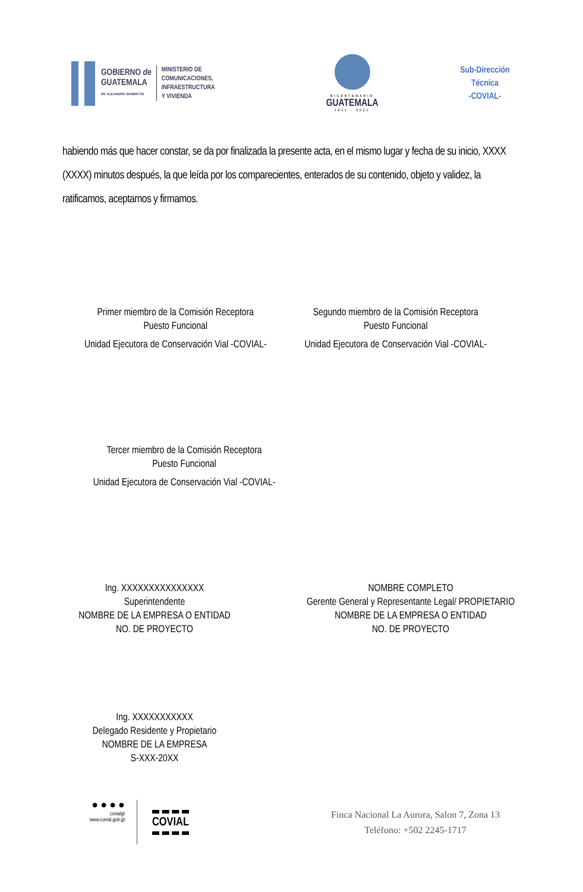GOBIERNO de
GUATEMALA
DR. ALEJANDRO GIAMMATTEI
MINISTERIO DE
COMUNICACIONES,
INFRAESTRUCTURA
Y VIVIENDA
BICENTENARIO
GUATEMALA
1821 - 2021
Sub-Dirección Técnica
-COVIAL-
habiendo más que hacer constar, se da por finalizada la presente acta, en el mismo lugar y fecha de su inicio, XXXX (XXXX) minutos después, la que leída por los comparecientes, enterados de su contenido, objeto y validez, la ratificamos, aceptamos y firmamos.
Primer miembro de la Comisión Receptora
Puesto Funcional
Unidad Ejecutora de Conservación Vial -COVIAL-
Segundo miembro de la Comisión Receptora
Puesto Funcional
Unidad Ejecutora de Conservación Vial -COVIAL-
Tercer miembro de la Comisión Receptora
Puesto Funcional
Unidad Ejecutora de Conservación Vial -COVIAL-
Ing. XXXXXXXXXXXXXXX
Superintendente
NOMBRE DE LA EMPRESA O ENTIDAD
NO. DE PROYECTO
NOMBRE COMPLETO
Gerente General y Representante Legal/ PROPIETARIO
NOMBRE DE LA EMPRESA O ENTIDAD
NO. DE PROYECTO
Ing. XXXXXXXXXXX
Delegado Residente y Propietario
NOMBRE DE LA EMPRESA
S-XXX-20XX
● ● ● ●
covialgt
www.covial.gob.gt
COVIAL
Finca Nacional La Aurora, Salon 7, Zona 13
Teléfono: +502 2245-1717